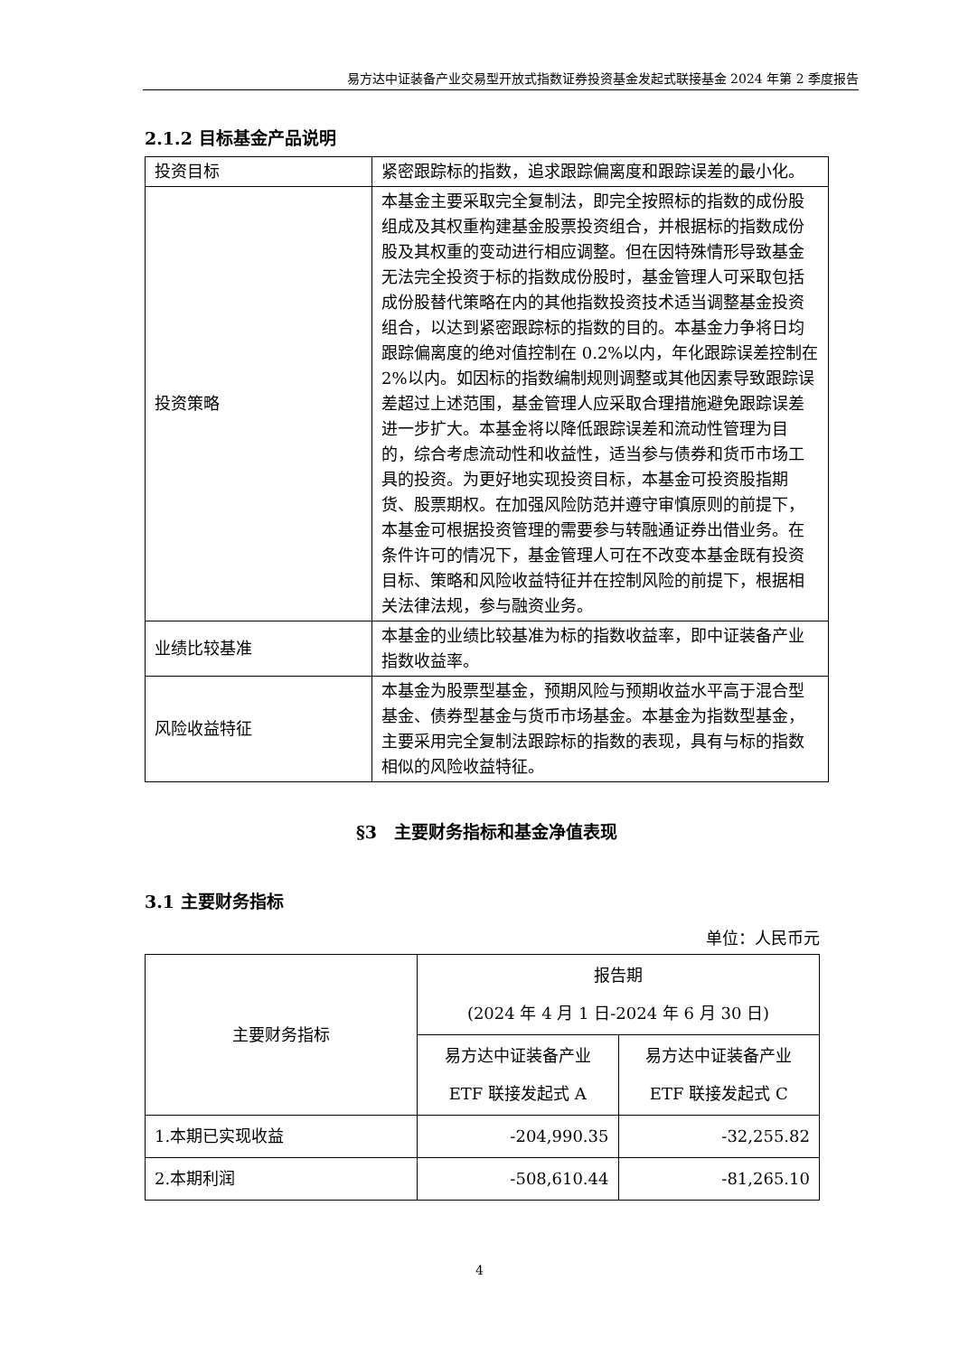易方达中证装备产业交易型开放式指数证券投资基金发起式联接基金 2024 年第 2 季度报告
2.1.2 目标基金产品说明
| 投资目标 | 紧密跟踪标的指数，追求跟踪偏离度和跟踪误差的最小化。 |
| 投资策略 | 本基金主要采取完全复制法，即完全按照标的指数的成份股组成及其权重构建基金股票投资组合，并根据标的指数成份股及其权重的变动进行相应调整。但在因特殊情形导致基金无法完全投资于标的指数成份股时，基金管理人可采取包括成份股替代策略在内的其他指数投资技术适当调整基金投资组合，以达到紧密跟踪标的指数的目的。本基金力争将日均跟踪偏离度的绝对值控制在 0.2%以内，年化跟踪误差控制在 2%以内。如因标的指数编制规则调整或其他因素导致跟踪误差超过上述范围，基金管理人应采取合理措施避免跟踪误差进一步扩大。本基金将以降低跟踪误差和流动性管理为目的，综合考虑流动性和收益性，适当参与债券和货币市场工具的投资。为更好地实现投资目标，本基金可投资股指期货、股票期权。在加强风险防范并遵守审慎原则的前提下，本基金可根据投资管理的需要参与转融通证券出借业务。在条件许可的情况下，基金管理人可在不改变本基金既有投资目标、策略和风险收益特征并在控制风险的前提下，根据相关法律法规，参与融资业务。 |
| 业绩比较基准 | 本基金的业绩比较基准为标的指数收益率，即中证装备产业指数收益率。 |
| 风险收益特征 | 本基金为股票型基金，预期风险与预期收益水平高于混合型基金、债券型基金与货币市场基金。本基金为指数型基金，主要采用完全复制法跟踪标的指数的表现，具有与标的指数相似的风险收益特征。 |
§3　主要财务指标和基金净值表现
3.1 主要财务指标
单位：人民币元
| 主要财务指标 | 报告期 (2024 年 4 月 1 日-2024 年 6 月 30 日) | |
| --- | --- | --- |
| | 易方达中证装备产业 ETF 联接发起式 A | 易方达中证装备产业 ETF 联接发起式 C |
| 1.本期已实现收益 | -204,990.35 | -32,255.82 |
| 2.本期利润 | -508,610.44 | -81,265.10 |
4